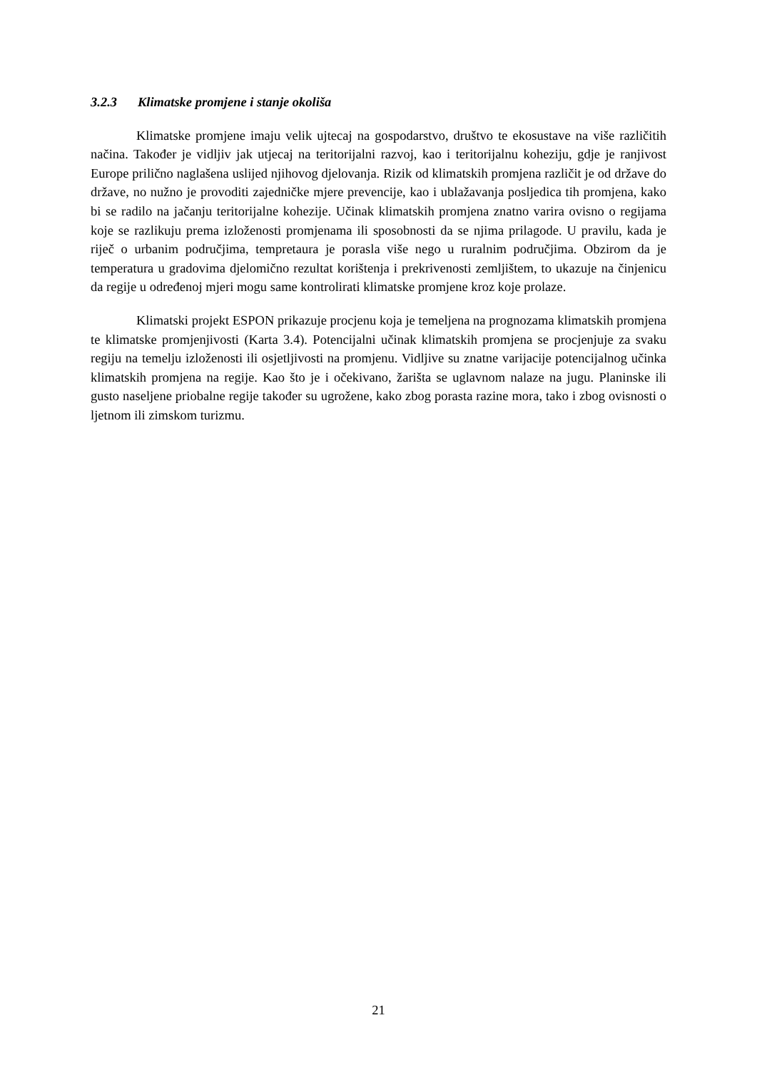3.2.3 Klimatske promjene i stanje okoliša
Klimatske promjene imaju velik ujtecaj na gospodarstvo, društvo te ekosustave na više različitih načina. Također je vidljiv jak utjecaj na teritorijalni razvoj, kao i teritorijalnu koheziju, gdje je ranjivost Europe prilično naglašena uslijed njihovog djelovanja. Rizik od klimatskih promjena različit je od države do države, no nužno je provoditi zajedničke mjere prevencije, kao i ublažavanja posljedica tih promjena, kako bi se radilo na jačanju teritorijalne kohezije. Učinak klimatskih promjena znatno varira ovisno o regijama koje se razlikuju prema izloženosti promjenama ili sposobnosti da se njima prilagode. U pravilu, kada je riječ o urbanim područjima, tempretaura je porasla više nego u ruralnim područjima. Obzirom da je temperatura u gradovima djelomično rezultat korištenja i prekrivenosti zemljištem, to ukazuje na činjenicu da regije u određenoj mjeri mogu same kontrolirati klimatske promjene kroz koje prolaze.
Klimatski projekt ESPON prikazuje procjenu koja je temeljena na prognozama klimatskih promjena te klimatske promjenjivosti (Karta 3.4). Potencijalni učinak klimatskih promjena se procjenjuje za svaku regiju na temelju izloženosti ili osjetljivosti na promjenu. Vidljive su znatne varijacije potencijalnog učinka klimatskih promjena na regije. Kao što je i očekivano, žarišta se uglavnom nalaze na jugu. Planinske ili gusto naseljene priobalne regije također su ugrožene, kako zbog porasta razine mora, tako i zbog ovisnosti o ljetnom ili zimskom turizmu.
21